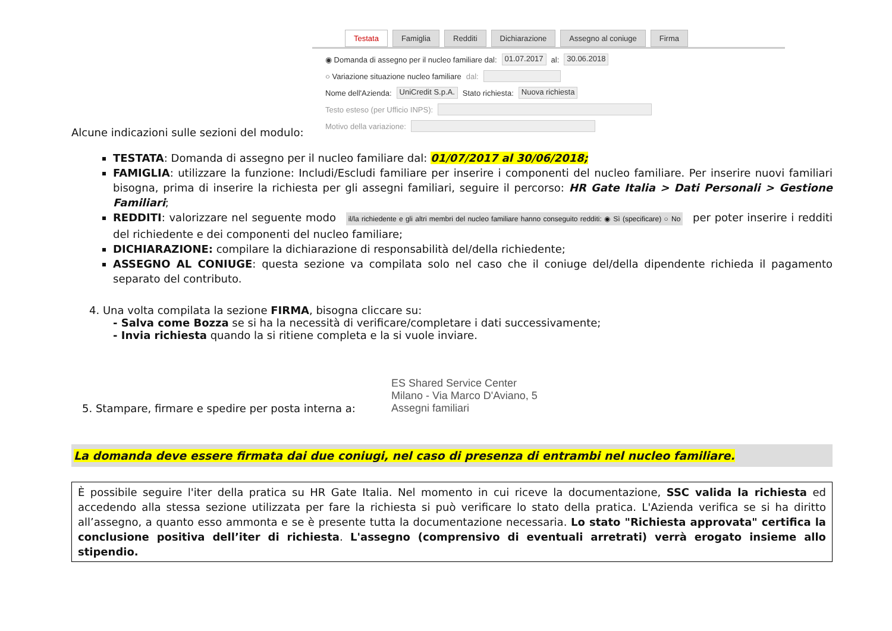Testata Famiglia Redditi Dichiarazione Assegno al coniuge Firma
◉ Domanda di assegno per il nucleo familiare dal: 01.07.2017 al: 30.06.2018
○ Variazione situazione nucleo familiare dal:
Nome dell'Azienda: UniCredit S.p.A. Stato richiesta: Nuova richiesta
Testo esteso (per Ufficio INPS):
Motivo della variazione:
Alcune indicazioni sulle sezioni del modulo:
TESTATA: Domanda di assegno per il nucleo familiare dal: 01/07/2017 al 30/06/2018;
FAMIGLIA: utilizzare la funzione: Includi/Escludi familiare per inserire i componenti del nucleo familiare. Per inserire nuovi familiari bisogna, prima di inserire la richiesta per gli assegni familiari, seguire il percorso: HR Gate Italia > Dati Personali > Gestione Familiari;
REDDITI: valorizzare nel seguente modo il/la richiedente e gli altri membri del nucleo familiare hanno conseguito redditi: ◉ Sì (specificare) ○ No per poter inserire i redditi del richiedente e dei componenti del nucleo familiare;
DICHIARAZIONE: compilare la dichiarazione di responsabilità del/della richiedente;
ASSEGNO AL CONIUGE: questa sezione va compilata solo nel caso che il coniuge del/della dipendente richieda il pagamento separato del contributo.
4. Una volta compilata la sezione FIRMA, bisogna cliccare su:
- Salva come Bozza se si ha la necessità di verificare/completare i dati successivamente;
- Invia richiesta quando la si ritiene completa e la si vuole inviare.
5. Stampare, firmare e spedire per posta interna a:
ES Shared Service Center
Milano - Via Marco D'Aviano, 5
Assegni familiari
La domanda deve essere firmata dai due coniugi, nel caso di presenza di entrambi nel nucleo familiare.
È possibile seguire l'iter della pratica su HR Gate Italia. Nel momento in cui riceve la documentazione, SSC valida la richiesta ed accedendo alla stessa sezione utilizzata per fare la richiesta si può verificare lo stato della pratica. L'Azienda verifica se si ha diritto all’assegno, a quanto esso ammonta e se è presente tutta la documentazione necessaria. Lo stato "Richiesta approvata" certifica la conclusione positiva dell’iter di richiesta. L'assegno (comprensivo di eventuali arretrati) verrà erogato insieme allo stipendio.